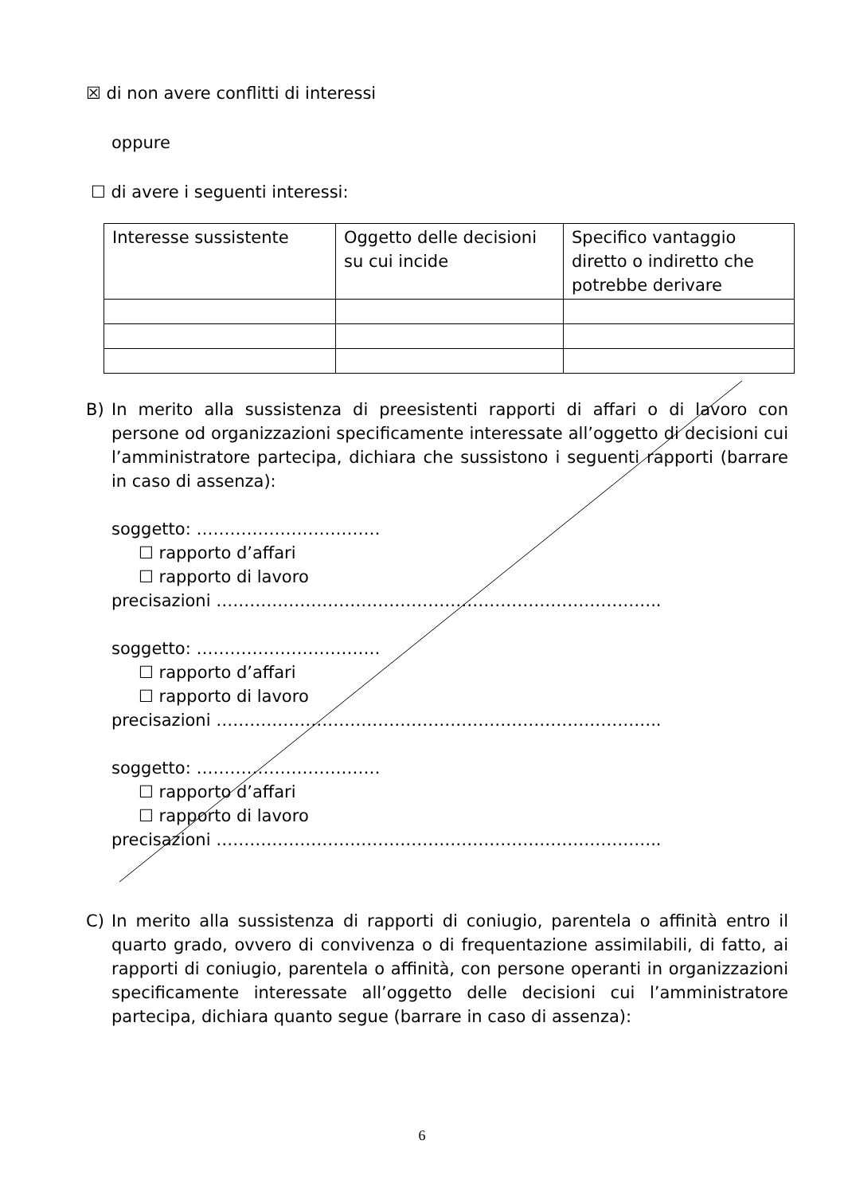☒ di non avere conflitti di interessi
oppure
☐ di avere i seguenti interessi:
| Interesse sussistente | Oggetto delle decisioni su cui incide | Specifico vantaggio diretto o indiretto che potrebbe derivare |
B) In merito alla sussistenza di preesistenti rapporti di affari o di lavoro con persone od organizzazioni specificamente interessate all’oggetto di decisioni cui l’amministratore partecipa, dichiara che sussistono i seguenti rapporti (barrare in caso di assenza):
soggetto: ……………………………
☐ rapporto d’affari
☐ rapporto di lavoro
precisazioni ……………………………………………………………………..
soggetto: ……………………………
☐ rapporto d’affari
☐ rapporto di lavoro
precisazioni ……………………………………………………………………..
soggetto: ……………………………
☐ rapporto d’affari
☐ rapporto di lavoro
precisazioni ……………………………………………………………………..
C) In merito alla sussistenza di rapporti di coniugio, parentela o affinità entro il quarto grado, ovvero di convivenza o di frequentazione assimilabili, di fatto, ai rapporti di coniugio, parentela o affinità, con persone operanti in organizzazioni specificamente interessate all’oggetto delle decisioni cui l’amministratore partecipa, dichiara quanto segue (barrare in caso di assenza):
6